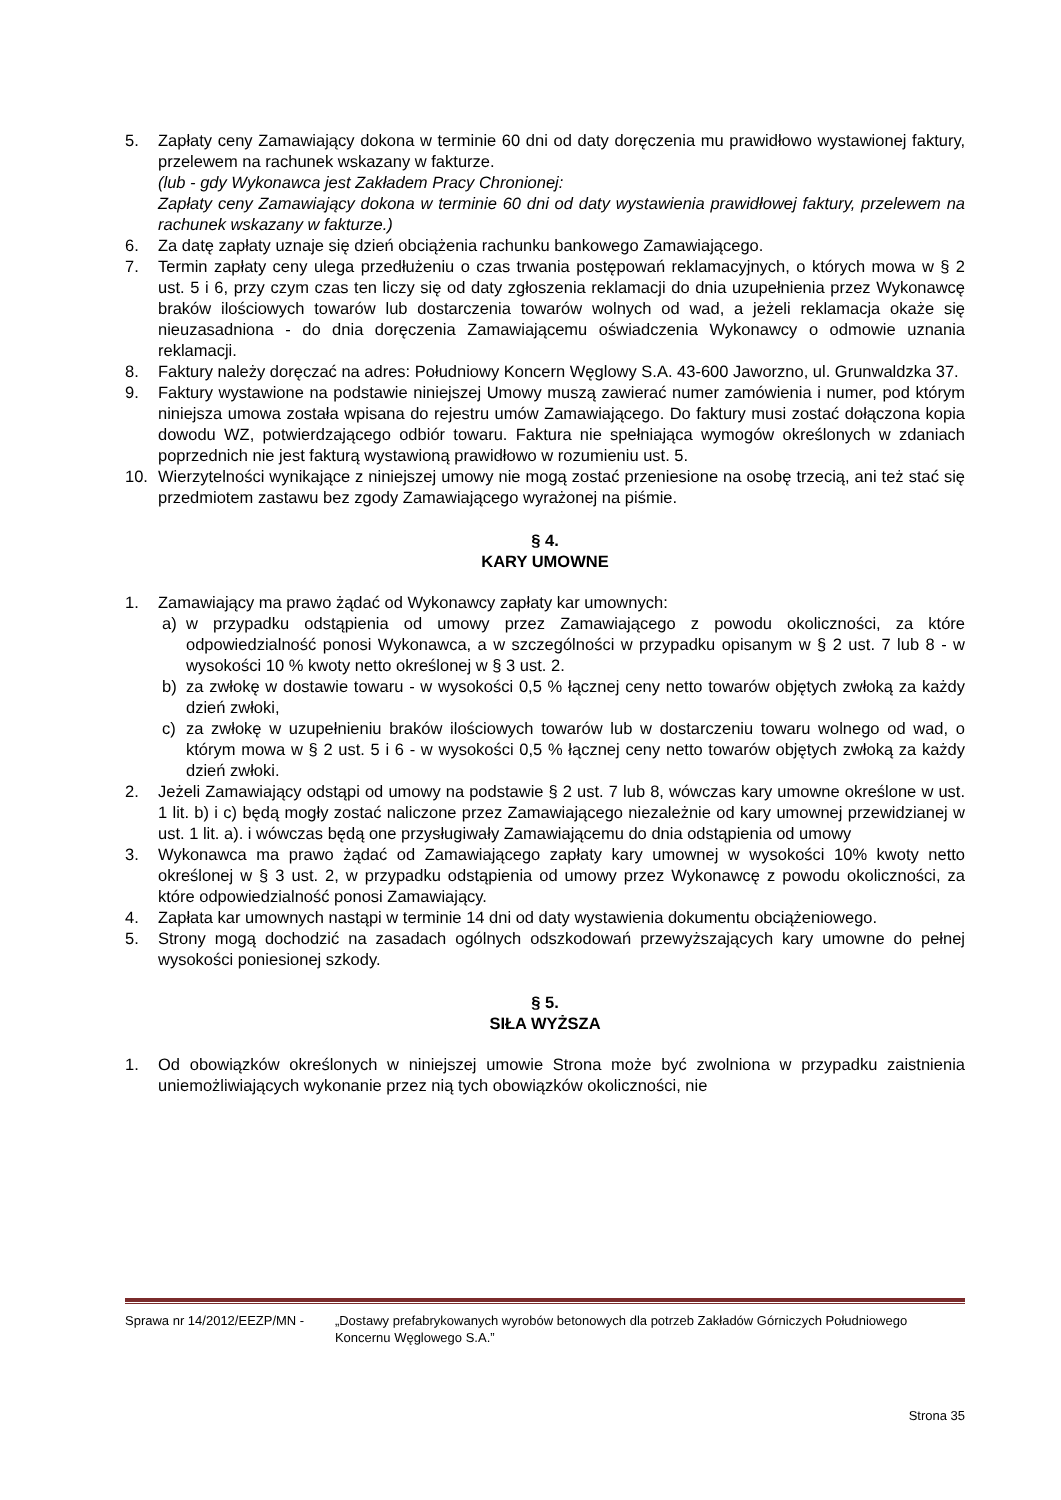5. Zapłaty ceny Zamawiający dokona w terminie 60 dni od daty doręczenia mu prawidłowo wystawionej faktury, przelewem na rachunek wskazany w fakturze.
(lub - gdy Wykonawca jest Zakładem Pracy Chronionej:
Zapłaty ceny Zamawiający dokona w terminie 60 dni od daty wystawienia prawidłowej faktury, przelewem na rachunek wskazany w fakturze.)
6. Za datę zapłaty uznaje się dzień obciążenia rachunku bankowego Zamawiającego.
7. Termin zapłaty ceny ulega przedłużeniu o czas trwania postępowań reklamacyjnych, o których mowa w § 2 ust. 5 i 6, przy czym czas ten liczy się od daty zgłoszenia reklamacji do dnia uzupełnienia przez Wykonawcę braków ilościowych towarów lub dostarczenia towarów wolnych od wad, a jeżeli reklamacja okaże się nieuzasadniona - do dnia doręczenia Zamawiającemu oświadczenia Wykonawcy o odmowie uznania reklamacji.
8. Faktury należy doręczać na adres: Południowy Koncern Węglowy S.A. 43-600 Jaworzno, ul. Grunwaldzka 37.
9. Faktury wystawione na podstawie niniejszej Umowy muszą zawierać numer zamówienia i numer, pod którym niniejsza umowa została wpisana do rejestru umów Zamawiającego. Do faktury musi zostać dołączona kopia dowodu WZ, potwierdzającego odbiór towaru. Faktura nie spełniająca wymogów określonych w zdaniach poprzednich nie jest fakturą wystawioną prawidłowo w rozumieniu ust. 5.
10. Wierzytelności wynikające z niniejszej umowy nie mogą zostać przeniesione na osobę trzecią, ani też stać się przedmiotem zastawu bez zgody Zamawiającego wyrażonej na piśmie.
§ 4.
KARY UMOWNE
1. Zamawiający ma prawo żądać od Wykonawcy zapłaty kar umownych:
a) w przypadku odstąpienia od umowy przez Zamawiającego z powodu okoliczności, za które odpowiedzialność ponosi Wykonawca, a w szczególności w przypadku opisanym w § 2 ust. 7 lub 8 - w wysokości 10 % kwoty netto określonej w § 3 ust. 2.
b) za zwłokę w dostawie towaru - w wysokości 0,5 % łącznej ceny netto towarów objętych zwłoką za każdy dzień zwłoki,
c) za zwłokę w uzupełnieniu braków ilościowych towarów lub w dostarczeniu towaru wolnego od wad, o którym mowa w § 2 ust. 5 i 6 - w wysokości 0,5 % łącznej ceny netto towarów objętych zwłoką za każdy dzień zwłoki.
2. Jeżeli Zamawiający odstąpi od umowy na podstawie § 2 ust. 7 lub 8, wówczas kary umowne określone w ust. 1 lit. b) i c) będą mogły zostać naliczone przez Zamawiającego niezależnie od kary umownej przewidzianej w ust. 1 lit. a). i wówczas będą one przysługiwały Zamawiającemu do dnia odstąpienia od umowy
3. Wykonawca ma prawo żądać od Zamawiającego zapłaty kary umownej w wysokości 10% kwoty netto określonej w § 3 ust. 2, w przypadku odstąpienia od umowy przez Wykonawcę z powodu okoliczności, za które odpowiedzialność ponosi Zamawiający.
4. Zapłata kar umownych nastąpi w terminie 14 dni od daty wystawienia dokumentu obciążeniowego.
5. Strony mogą dochodzić na zasadach ogólnych odszkodowań przewyższających kary umowne do pełnej wysokości poniesionej szkody.
§ 5.
SIŁA WYŻSZA
1. Od obowiązków określonych w niniejszej umowie Strona może być zwolniona w przypadku zaistnienia uniemożliwiających wykonanie przez nią tych obowiązków okoliczności, nie
Sprawa nr 14/2012/EEZP/MN - „Dostawy prefabrykowanych wyrobów betonowych dla potrzeb Zakładów Górniczych Południowego Koncernu Węglowego S.A.”
Strona 35